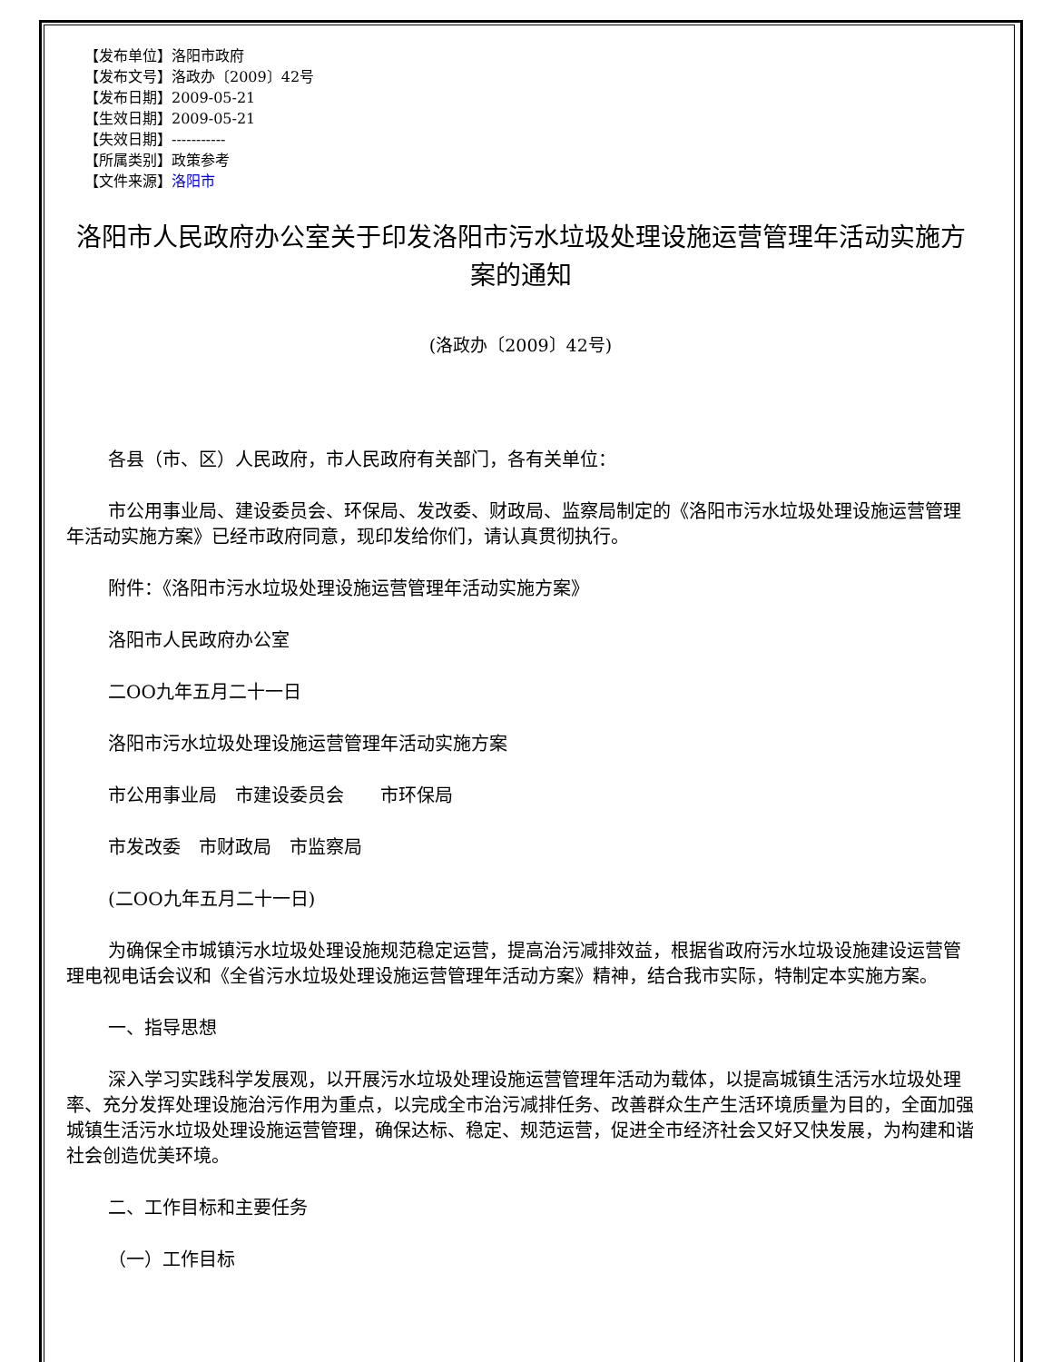【发布单位】洛阳市政府
【发布文号】洛政办〔2009〕42号
【发布日期】2009-05-21
【生效日期】2009-05-21
【失效日期】-----------
【所属类别】政策参考
【文件来源】洛阳市
洛阳市人民政府办公室关于印发洛阳市污水垃圾处理设施运营管理年活动实施方案的通知
(洛政办〔2009〕42号)
各县（市、区）人民政府，市人民政府有关部门，各有关单位：
市公用事业局、建设委员会、环保局、发改委、财政局、监察局制定的《洛阳市污水垃圾处理设施运营管理年活动实施方案》已经市政府同意，现印发给你们，请认真贯彻执行。
附件：《洛阳市污水垃圾处理设施运营管理年活动实施方案》
洛阳市人民政府办公室
二OO九年五月二十一日
洛阳市污水垃圾处理设施运营管理年活动实施方案
市公用事业局　市建设委员会　　市环保局
市发改委　市财政局　市监察局
(二OO九年五月二十一日)
为确保全市城镇污水垃圾处理设施规范稳定运营，提高治污减排效益，根据省政府污水垃圾设施建设运营管理电视电话会议和《全省污水垃圾处理设施运营管理年活动方案》精神，结合我市实际，特制定本实施方案。
一、指导思想
深入学习实践科学发展观，以开展污水垃圾处理设施运营管理年活动为载体，以提高城镇生活污水垃圾处理率、充分发挥处理设施治污作用为重点，以完成全市治污减排任务、改善群众生产生活环境质量为目的，全面加强城镇生活污水垃圾处理设施运营管理，确保达标、稳定、规范运营，促进全市经济社会又好又快发展，为构建和谐社会创造优美环境。
二、工作目标和主要任务
（一）工作目标